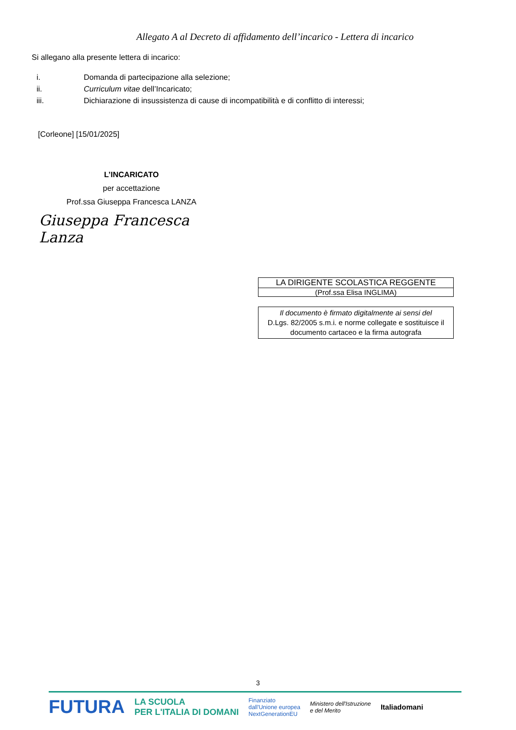Allegato A al Decreto di affidamento dell’incarico - Lettera di incarico
Si allegano alla presente lettera di incarico:
i. Domanda di partecipazione alla selezione;
ii. Curriculum vitae dell’Incaricato;
iii. Dichiarazione di insussistenza di cause di incompatibilità e di conflitto di interessi;
[Corleone] [15/01/2025]
L’INCARICATO
per accettazione
Prof.ssa Giuseppa Francesca LANZA
Giuseppa Francesca Lanza
LA DIRIGENTE SCOLASTICA REGGENTE
(Prof.ssa Elisa INGLIMA)
Il documento è firmato digitalmente ai sensi del
D.Lgs. 82/2005 s.m.i. e norme collegate e sostituisce il
documento cartaceo e la firma autografa
3
FUTURA LA SCUOLA
PER L'ITALIA DI DOMANI Finanziato
dall'Unione europea
NextGenerationEU Ministero dell'Istruzione
e del Merito Italiadomani